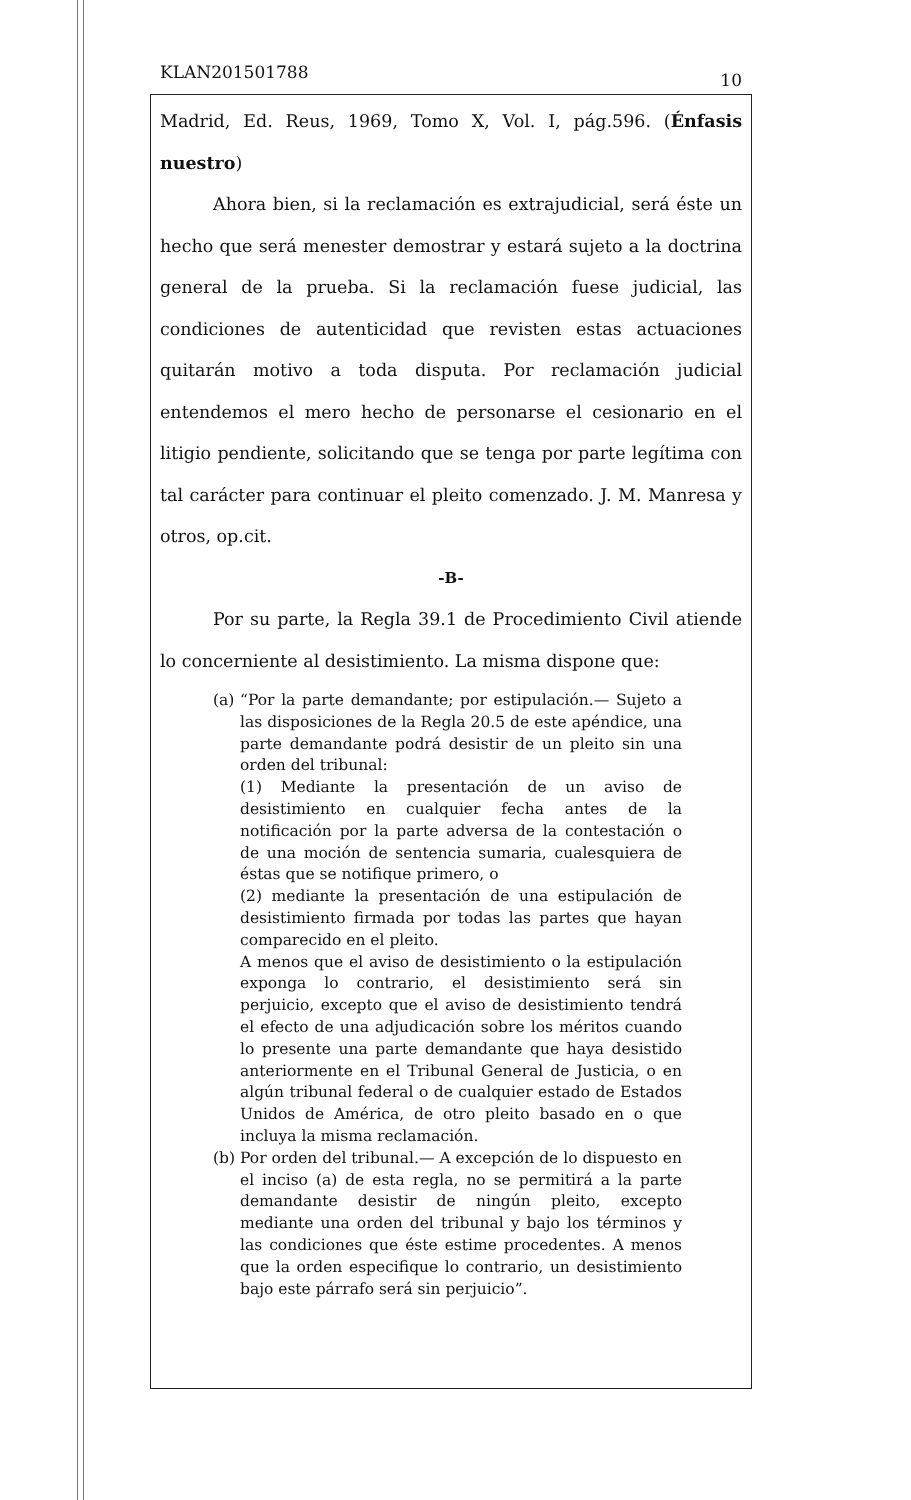KLAN201501788 10
Madrid, Ed. Reus, 1969, Tomo X, Vol. I, pág.596. (Énfasis nuestro)
Ahora bien, si la reclamación es extrajudicial, será éste un hecho que será menester demostrar y estará sujeto a la doctrina general de la prueba. Si la reclamación fuese judicial, las condiciones de autenticidad que revisten estas actuaciones quitarán motivo a toda disputa. Por reclamación judicial entendemos el mero hecho de personarse el cesionario en el litigio pendiente, solicitando que se tenga por parte legítima con tal carácter para continuar el pleito comenzado. J. M. Manresa y otros, op.cit.
-B-
Por su parte, la Regla 39.1 de Procedimiento Civil atiende lo concerniente al desistimiento. La misma dispone que:
(a) “Por la parte demandante; por estipulación.— Sujeto a las disposiciones de la Regla 20.5 de este apéndice, una parte demandante podrá desistir de un pleito sin una orden del tribunal:
(1) Mediante la presentación de un aviso de desistimiento en cualquier fecha antes de la notificación por la parte adversa de la contestación o de una moción de sentencia sumaria, cualesquiera de éstas que se notifique primero, o
(2) mediante la presentación de una estipulación de desistimiento firmada por todas las partes que hayan comparecido en el pleito.
A menos que el aviso de desistimiento o la estipulación exponga lo contrario, el desistimiento será sin perjuicio, excepto que el aviso de desistimiento tendrá el efecto de una adjudicación sobre los méritos cuando lo presente una parte demandante que haya desistido anteriormente en el Tribunal General de Justicia, o en algún tribunal federal o de cualquier estado de Estados Unidos de América, de otro pleito basado en o que incluya la misma reclamación.
(b) Por orden del tribunal.— A excepción de lo dispuesto en el inciso (a) de esta regla, no se permitirá a la parte demandante desistir de ningún pleito, excepto mediante una orden del tribunal y bajo los términos y las condiciones que éste estime procedentes. A menos que la orden especifique lo contrario, un desistimiento bajo este párrafo será sin perjuicio”.